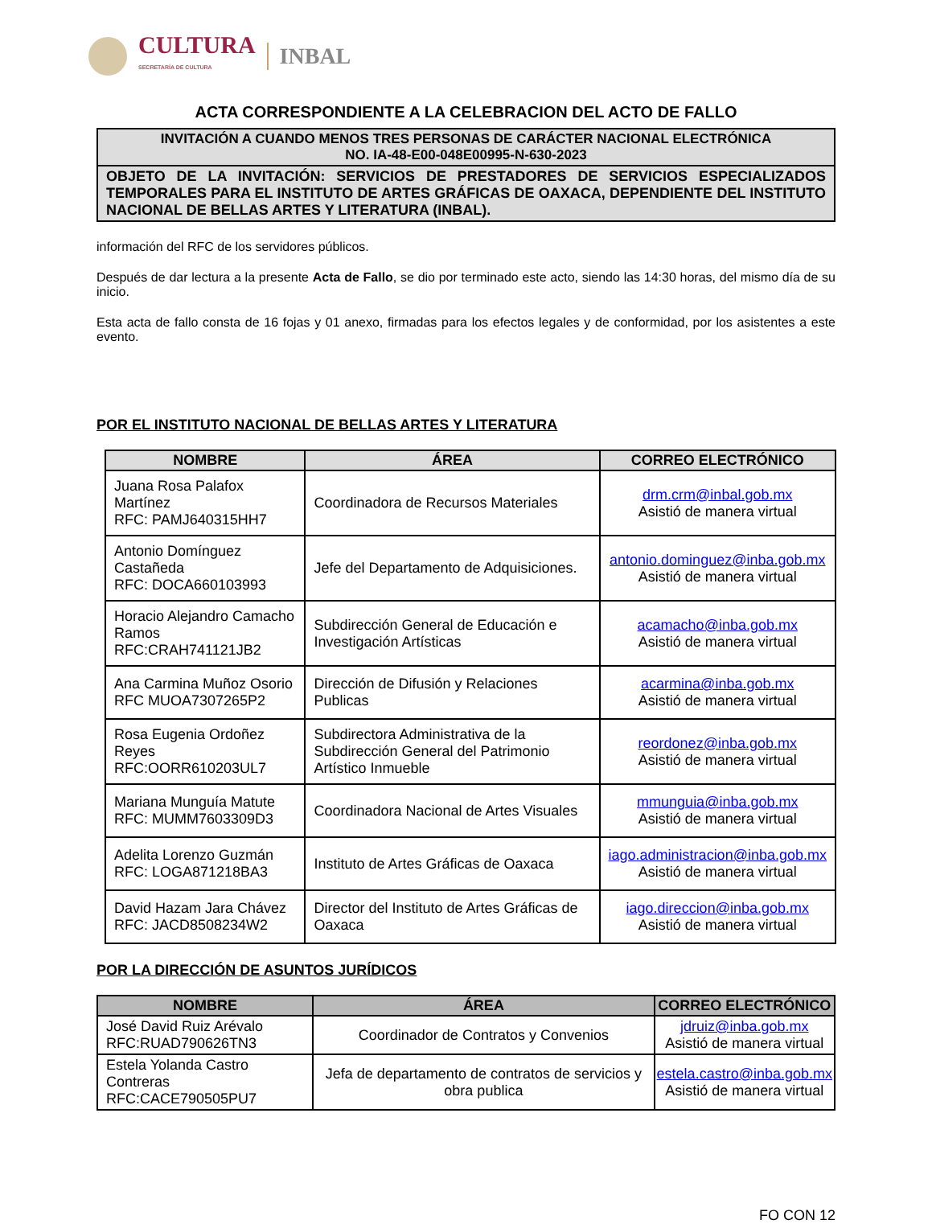CULTURA
SECRETARÍA DE CULTURA
INBAL
ACTA CORRESPONDIENTE A LA CELEBRACION DEL ACTO DE FALLO
INVITACIÓN A CUANDO MENOS TRES PERSONAS DE CARÁCTER NACIONAL ELECTRÓNICA
NO. IA-48-E00-048E00995-N-630-2023
OBJETO DE LA INVITACIÓN: SERVICIOS DE PRESTADORES DE SERVICIOS ESPECIALIZADOS TEMPORALES PARA EL INSTITUTO DE ARTES GRÁFICAS DE OAXACA, DEPENDIENTE DEL INSTITUTO NACIONAL DE BELLAS ARTES Y LITERATURA (INBAL).
información del RFC de los servidores públicos.
Después de dar lectura a la presente Acta de Fallo, se dio por terminado este acto, siendo las 14:30 horas, del mismo día de su inicio.
Esta acta de fallo consta de 16 fojas y 01 anexo, firmadas para los efectos legales y de conformidad, por los asistentes a este evento.
POR EL INSTITUTO NACIONAL DE BELLAS ARTES Y LITERATURA
| NOMBRE | ÁREA | CORREO ELECTRÓNICO |
| --- | --- | --- |
| Juana Rosa Palafox Martínez RFC: PAMJ640315HH7 | Coordinadora de Recursos Materiales | drm.crm@inbal.gob.mx Asistió de manera virtual |
| Antonio Domínguez Castañeda RFC: DOCA660103993 | Jefe del Departamento de Adquisiciones. | antonio.dominguez@inba.gob.mx Asistió de manera virtual |
| Horacio Alejandro Camacho Ramos RFC:CRAH741121JB2 | Subdirección General de Educación e Investigación Artísticas | acamacho@inba.gob.mx Asistió de manera virtual |
| Ana Carmina Muñoz Osorio RFC MUOA7307265P2 | Dirección de Difusión y Relaciones Publicas | acarmina@inba.gob.mx Asistió de manera virtual |
| Rosa Eugenia Ordoñez Reyes RFC:OORR610203UL7 | Subdirectora Administrativa de la Subdirección General del Patrimonio Artístico Inmueble | reordonez@inba.gob.mx Asistió de manera virtual |
| Mariana Munguía Matute RFC: MUMM7603309D3 | Coordinadora Nacional de Artes Visuales | mmunguia@inba.gob.mx Asistió de manera virtual |
| Adelita Lorenzo Guzmán RFC: LOGA871218BA3 | Instituto de Artes Gráficas de Oaxaca | iago.administracion@inba.gob.mx Asistió de manera virtual |
| David Hazam Jara Chávez RFC: JACD8508234W2 | Director del Instituto de Artes Gráficas de Oaxaca | iago.direccion@inba.gob.mx Asistió de manera virtual |
POR LA DIRECCIÓN DE ASUNTOS JURÍDICOS
| NOMBRE | ÁREA | CORREO ELECTRÓNICO |
| --- | --- | --- |
| José David Ruiz Arévalo RFC:RUAD790626TN3 | Coordinador de Contratos y Convenios | jdruiz@inba.gob.mx Asistió de manera virtual |
| Estela Yolanda Castro Contreras RFC:CACE790505PU7 | Jefa de departamento de contratos de servicios y obra publica | estela.castro@inba.gob.mx Asistió de manera virtual |
FO CON 12